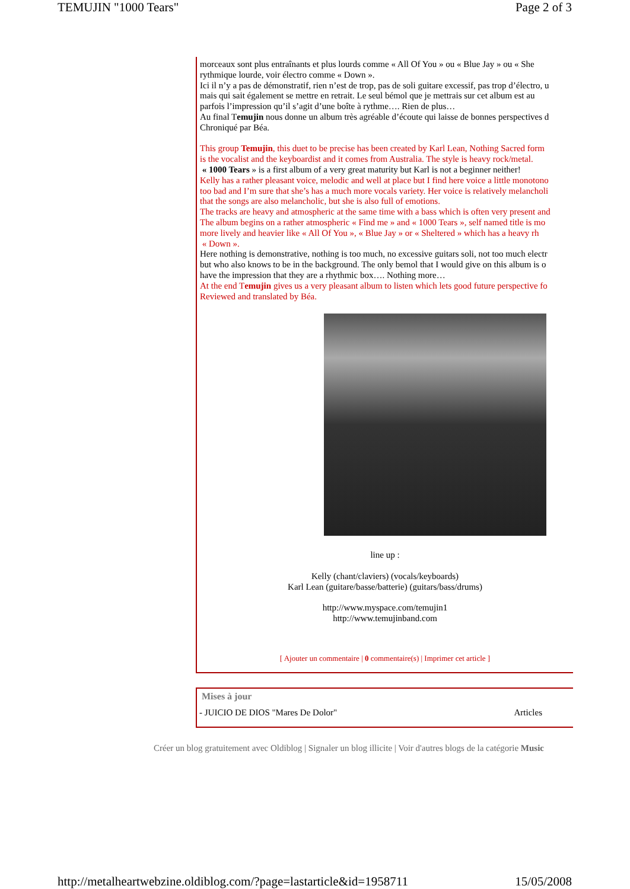TEMUJIN "1000 Tears" Page 2 of 3
morceaux sont plus entraînants et plus lourds comme « All Of You » ou « Blue Jay » ou « She
rythmique lourde, voir électro comme « Down ».
Ici il n’y a pas de démonstratif, rien n’est de trop, pas de soli guitare excessif, pas trop d’électro, u
mais qui sait également se mettre en retrait. Le seul bémol que je mettrais sur cet album est au
parfois l’impression qu’il s’agit d’une boîte à rythme…. Rien de plus…
Au final Temujin nous donne un album très agréable d’écoute qui laisse de bonnes perspectives d
Chroniqué par Béa.
This group Temujin, this duet to be precise has been created by Karl Lean, Nothing Sacred form
is the vocalist and the keyboardist and it comes from Australia. The style is heavy rock/metal.
« 1000 Tears » is a first album of a very great maturity but Karl is not a beginner neither!
Kelly has a rather pleasant voice, melodic and well at place but I find here voice a little monotono
too bad and I’m sure that she’s has a much more vocals variety. Her voice is relatively melancholi
that the songs are also melancholic, but she is also full of emotions.
The tracks are heavy and atmospheric at the same time with a bass which is often very present and
The album begins on a rather atmospheric « Find me » and « 1000 Tears », self named title is mo
more lively and heavier like « All Of You », « Blue Jay » or « Sheltered » which has a heavy rh
« Down ».
Here nothing is demonstrative, nothing is too much, no excessive guitars soli, not too much electr
but who also knows to be in the background. The only bemol that I would give on this album is o
have the impression that they are a rhythmic box…. Nothing more…
At the end Temujin gives us a very pleasant album to listen which lets good future perspective fo
Reviewed and translated by Béa.
line up :
Kelly (chant/claviers) (vocals/keyboards)
Karl Lean (guitare/basse/batterie) (guitars/bass/drums)
http://www.myspace.com/temujin1
http://www.temujinband.com
[ Ajouter un commentaire | 0 commentaire(s) | Imprimer cet article ]
Mises à jour
- JUICIO DE DIOS "Mares De Dolor" Articles
Créer un blog gratuitement avec Oldiblog | Signaler un blog illicite | Voir d'autres blogs de la catégorie Music
http://metalheartwebzine.oldiblog.com/?page=lastarticle&id=1958711 15/05/2008